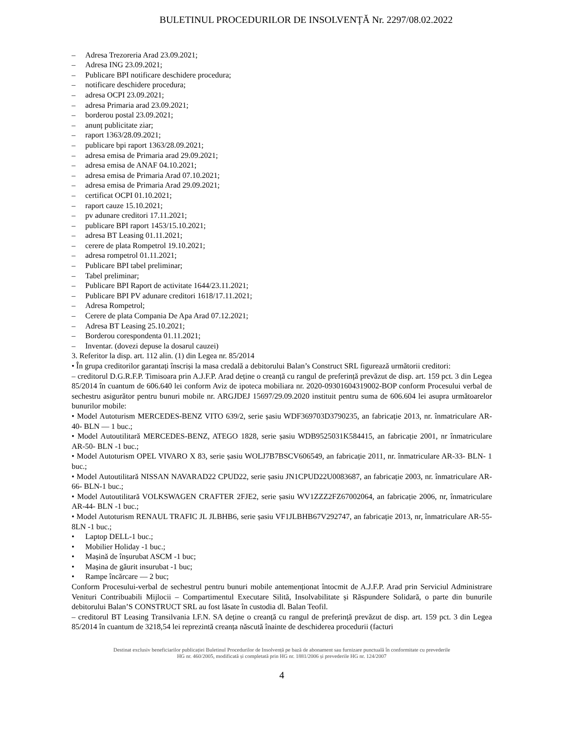BULETINUL PROCEDURILOR DE INSOLVENȚĂ Nr. 2297/08.02.2022
– Adresa Trezoreria Arad 23.09.2021;
– Adresa ING 23.09.2021;
– Publicare BPI notificare deschidere procedura;
– notificare deschidere procedura;
– adresa OCPI 23.09.2021;
– adresa Primaria arad 23.09.2021;
– borderou postal 23.09.2021;
– anunț publicitate ziar;
– raport 1363/28.09.2021;
– publicare bpi raport 1363/28.09.2021;
– adresa emisa de Primaria arad 29.09.2021;
– adresa emisa de ANAF 04.10.2021;
– adresa emisa de Primaria Arad 07.10.2021;
– adresa emisa de Primaria Arad 29.09.2021;
– certificat OCPI 01.10.2021;
– raport cauze 15.10.2021;
– pv adunare creditori 17.11.2021;
– publicare BPI raport 1453/15.10.2021;
– adresa BT Leasing 01.11.2021;
– cerere de plata Rompetrol 19.10.2021;
– adresa rompetrol 01.11.2021;
– Publicare BPI tabel preliminar;
– Tabel preliminar;
– Publicare BPI Raport de activitate 1644/23.11.2021;
– Publicare BPI PV adunare creditori 1618/17.11.2021;
– Adresa Rompetrol;
– Cerere de plata Compania De Apa Arad 07.12.2021;
– Adresa BT Leasing 25.10.2021;
– Borderou corespondenta 01.11.2021;
– Inventar. (dovezi depuse la dosarul cauzei)
3. Referitor la disp. art. 112 alin. (1) din Legea nr. 85/2014
• În grupa creditorilor garantați înscriși la masa credală a debitorului Balan’s Construct SRL figurează următorii creditori:
– creditorul D.G.R.F.P. Timisoara prin A.J.F.P. Arad deține o creanță cu rangul de preferință prevăzut de disp. art. 159 pct. 3 din Legea 85/2014 în cuantum de 606.640 lei conform Aviz de ipoteca mobiliara nr. 2020-09301604319002-BOP conform Procesului verbal de sechestru asigurător pentru bunuri mobile nr. ARGJDEJ 15697/29.09.2020 instituit pentru suma de 606.604 lei asupra următoarelor bunurilor mobile:
• Model Autoturism MERCEDES-BENZ VITO 639/2, serie șasiu WDF369703D3790235, an fabricație 2013, nr. înmatriculare AR-40- BLN — 1 buc.;
• Model Autoutilitară MERCEDES-BENZ, ATEGO 1828, serie șasiu WDB9525031K584415, an fabricație 2001, nr înmatriculare AR-50- BLN -1 buc.;
• Model Autoturism OPEL VIVARO X 83, serie șasiu WOLJ7B7BSCV606549, an fabricație 2011, nr. înmatriculare AR-33- BLN- 1 buc.;
• Model Autoutilitară NISSAN NAVARAD22 CPUD22, serie șasiu JN1CPUD22U0083687, an fabricație 2003, nr. înmatriculare AR-66- BLN-1 buc.;
• Model Autoutilitară VOLKSWAGEN CRAFTER 2FJE2, serie șasiu WV1ZZZ2FZ67002064, an fabricație 2006, nr, înmatriculare AR-44- BLN -1 buc.;
• Model Autoturism RENAUL TRAFIC JL JLBHB6, serie șasiu VF1JLBHB67V292747, an fabricație 2013, nr, înmatriculare AR-55- 8LN -1 buc.;
• Laptop DELL-1 buc.;
• Mobilier Holiday -1 buc.;
• Mașină de înșurubat ASCM -1 buc;
• Mașina de găurit insurubat -1 buc;
• Rampe încărcare — 2 buc;
Conform Procesului-verbal de sechestrul pentru bunuri mobile antemenționat întocmit de A.J.F.P. Arad prin Serviciul Administrare Venituri Contribuabili Mijlocii – Compartimentul Executare Silită, Insolvabilitate și Răspundere Solidară, o parte din bunurile debitorului Balan’S CONSTRUCT SRL au fost lăsate în custodia dl. Balan Teofil.
– creditorul BT Leasing Transilvania I.F.N. SA deține o creanță cu rangul de preferință prevăzut de disp. art. 159 pct. 3 din Legea 85/2014 în cuantum de 3218,54 lei reprezintă creanța născută înainte de deschiderea procedurii (facturi
Destinat exclusiv beneficiarilor publicației Buletinul Procedurilor de Insolvență pe bază de abonament sau furnizare punctuală în conformitate cu prevederile
HG nr. 460/2005, modificată și completată prin HG nr. 1881/2006 și prevederile HG nr. 124/2007
4